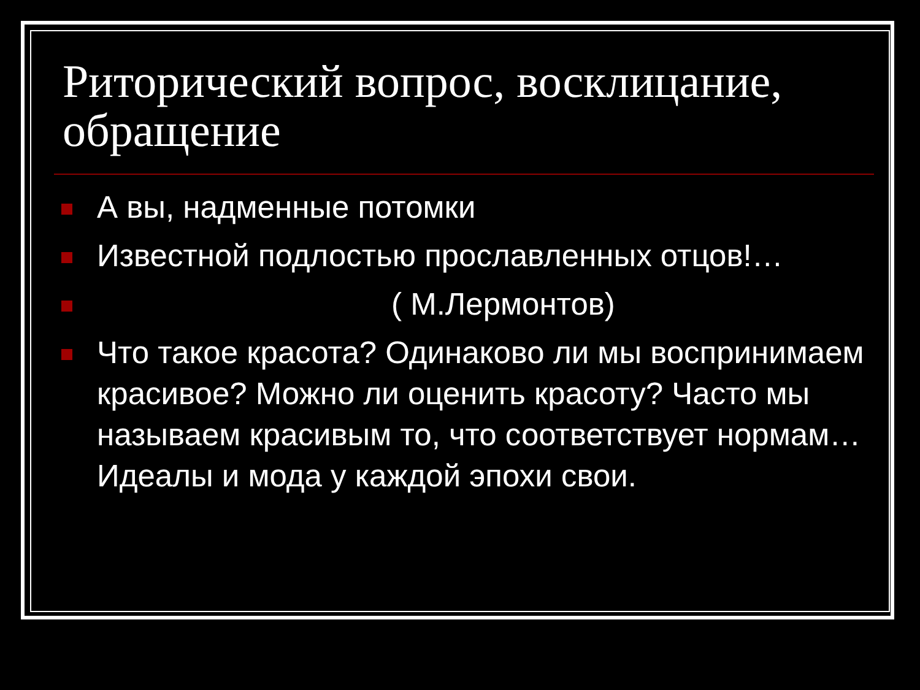Риторический вопрос, восклицание, обращение
А вы, надменные потомки
Известной подлостью прославленных отцов!…
( М.Лермонтов)
Что такое красота? Одинаково ли мы воспринимаем красивое? Можно ли оценить красоту? Часто мы называем красивым то, что соответствует нормам…Идеалы и мода у каждой эпохи свои.